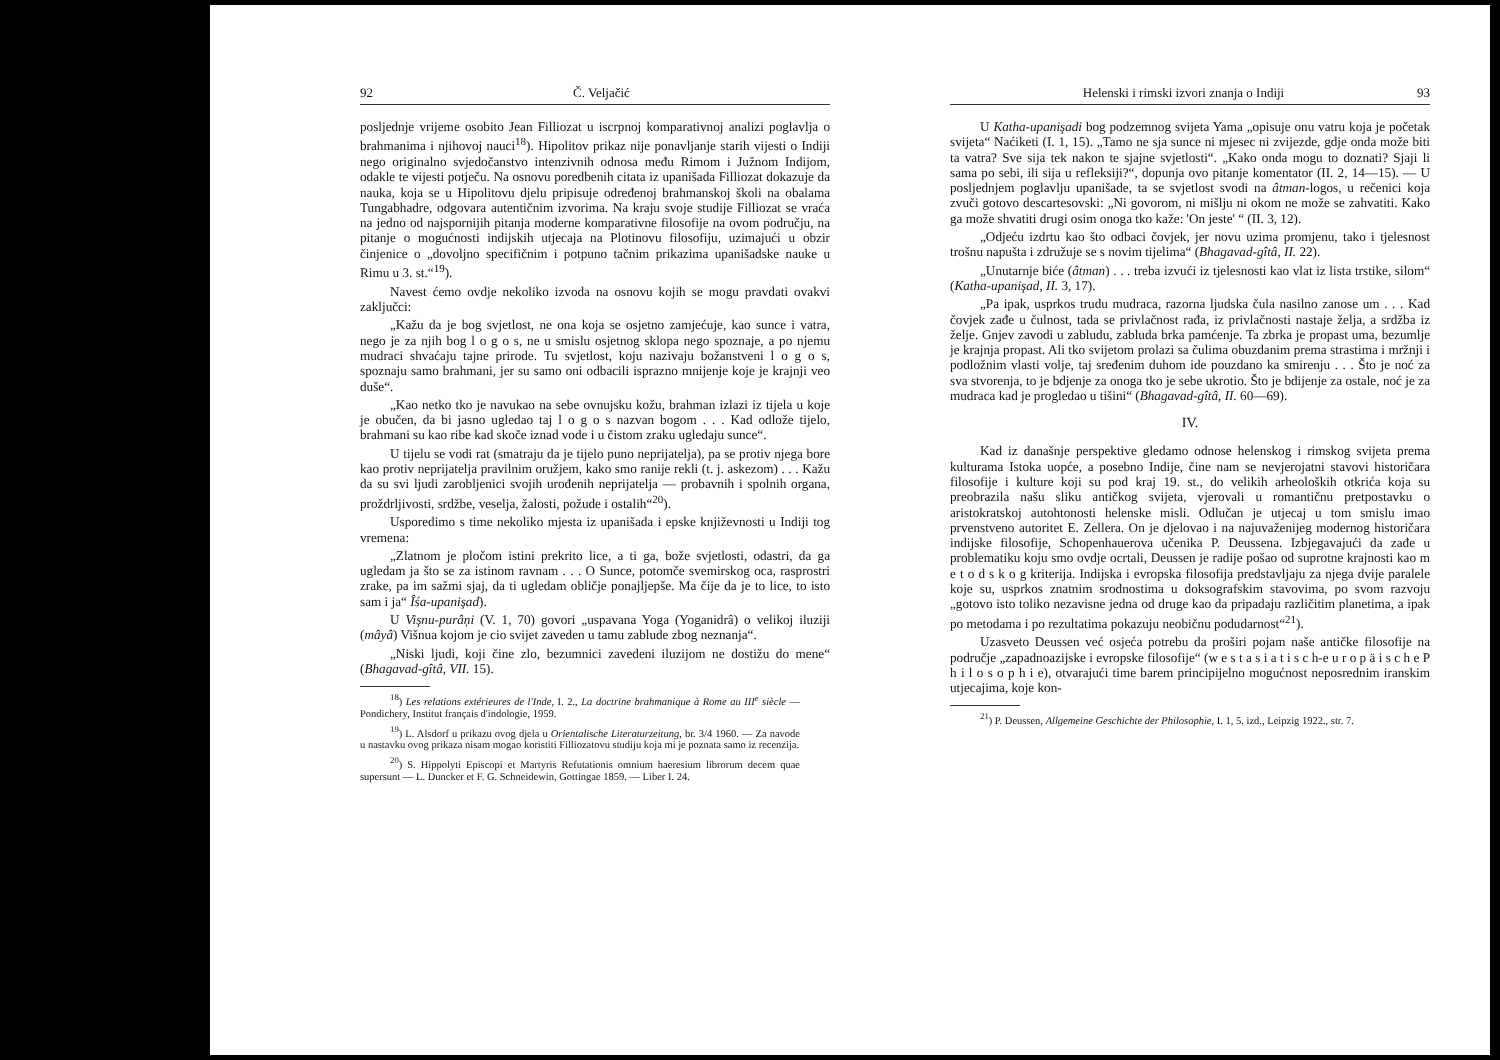92 Č. Veljačić
posljednje vrijeme osobito Jean Filliozat u iscrpnoj komparativnoj analizi poglavlja o brahmanima i njihovoj nauci<sup>18</sup>). Hipolitov prikaz nije ponavljanje starih vijesti o Indiji nego originalno svjedočanstvo intenzivnih odnosa među Rimom i Južnom Indijom, odakle te vijesti potječu. Na osnovu poredbenih citata iz upanišada Filliozat dokazuje da nauka, koja se u Hipolitovu djelu pripisuje određenoj brahmanskoj školi na obalama Tungabhadre, odgovara autentičnim izvorima. Na kraju svoje studije Filliozat se vraća na jedno od najspornijih pitanja moderne komparativne filosofije na ovom području, na pitanje o mogućnosti indijskih utjecaja na Plotinovu filosofiju, uzimajući u obzir činjenice o „dovoljno specifičnim i potpuno tačnim prikazima upanišadske nauke u Rimu u 3. st.“<sup>19</sup>).
Navest ćemo ovdje nekoliko izvoda na osnovu kojih se mogu pravdati ovakvi zaključci:
„Kažu da je bog svjetlost, ne ona koja se osjetno zamjećuje, kao sunce i vatra, nego je za njih bog l o g o s, ne u smislu osjetnog sklopa nego spoznaje, a po njemu mudraci shvaćaju tajne prirode. Tu svjetlost, koju nazivaju božanstveni l o g o s, spoznaju samo brahmani, jer su samo oni odbacili isprazno mnijenje koje je krajnji veo duše“.
„Kao netko tko je navukao na sebe ovnujsku kožu, brahman izlazi iz tijela u koje je obučen, da bi jasno ugledao taj l o g o s nazvan bogom . . . Kad odlože tijelo, brahmani su kao ribe kad skoče iznad vode i u čistom zraku ugledaju sunce“.
U tijelu se vodi rat (smatraju da je tijelo puno neprijatelja), pa se protiv njega bore kao protiv neprijatelja pravilnim oružjem, kako smo ranije rekli (t. j. askezom) . . . Kažu da su svi ljudi zarobljenici svojih urođenih neprijatelja — probavnih i spolnih organa, proždrljivosti, srdžbe, veselja, žalosti, požude i ostalih“<sup>20</sup>).
Usporedimo s time nekoliko mjesta iz upanišada i epske književnosti u Indiji tog vremena:
„Zlatnom je pločom istini prekrito lice, a ti ga, bože svjetlosti, odastri, da ga ugledam ja što se za istinom ravnam . . . O Sunce, potomče svemirskog oca, rasprostri zrake, pa im sažmi sjaj, da ti ugledam obličje ponajljepše. Ma čije da je to lice, to isto sam i ja“ Îśa-upanişad).
U Vişnu-purâņi (V. 1, 70) govori „uspavana Yoga (Yoganidrâ) o velikoj iluziji (mâyâ) Višnua kojom je cio svijet zaveden u tamu zablude zbog neznanja“.
„Niski ljudi, koji čine zlo, bezumnici zavedeni iluzijom ne dostižu do mene“ (Bhagavad-gîtâ, VII. 15).
<sup>18</sup>) Les relations extérieures de l'Inde, I. 2., La doctrine brahmanique à Rome au III<sup>e</sup> siècle — Pondichery, Institut français d'indologie, 1959.
<sup>19</sup>) L. Alsdorf u prikazu ovog djela u Orientalische Literaturzeitung, br. 3/4 1960. — Za navode u nastavku ovog prikaza nisam mogao koristiti Filliozatovu studiju koja mi je poznata samo iz recenzija.
<sup>20</sup>) S. Hippolyti Episcopi et Martyris Refutationis omnium haeresium librorum decem quae supersunt — L. Duncker et F. G. Schneidewin, Gottingae 1859. — Liber I. 24.
Helenski i rimski izvori znanja o Indiji 93
U Katha-upanişadi bog podzemnog svijeta Yama „opisuje onu vatru koja je početak svijeta“ Naćiketi (I. 1, 15). „Tamo ne sja sunce ni mjesec ni zvijezde, gdje onda može biti ta vatra? Sve sija tek nakon te sjajne svjetlosti“. „Kako onda mogu to doznati? Sjaji li sama po sebi, ili sija u refleksiji?“, dopunja ovo pitanje komentator (II. 2, 14—15). — U posljednjem poglavlju upanišade, ta se svjetlost svodi na âtman-logos, u rečenici koja zvuči gotovo descartesovski: „Ni govorom, ni mišlju ni okom ne može se zahvatiti. Kako ga može shvatiti drugi osim onoga tko kaže: 'On jeste' “ (II. 3, 12).
„Odjeću izdrtu kao što odbaci čovjek, jer novu uzima promjenu, tako i tjelesnost trošnu napušta i združuje se s novim tijelima“ (Bhagavad-gîtâ, II. 22).
„Unutarnje biće (âtman) . . . treba izvući iz tjelesnosti kao vlat iz lista trstike, silom“ (Katha-upanişad, II. 3, 17).
„Pa ipak, usprkos trudu mudraca, razorna ljudska čula nasilno zanose um . . . Kad čovjek zađe u čulnost, tada se privlačnost rađa, iz privlačnosti nastaje želja, a srdžba iz želje. Gnjev zavodi u zabludu, zabluda brka pamćenje. Ta zbrka je propast uma, bezumlje je krajnja propast. Ali tko svijetom prolazi sa čulima obuzdanim prema strastima i mržnji i podložnim vlasti volje, taj sređenim duhom ide pouzdano ka smirenju . . . Što je noć za sva stvorenja, to je bdjenje za onoga tko je sebe ukrotio. Što je bdijenje za ostale, noć je za mudraca kad je progledao u tišini“ (Bhagavad-gîtâ, II. 60—69).
IV.
Kad iz današnje perspektive gledamo odnose helenskog i rimskog svijeta prema kulturama Istoka uopće, a posebno Indije, čine nam se nevjerojatni stavovi historičara filosofije i kulture koji su pod kraj 19. st., do velikih arheoloških otkrića koja su preobrazila našu sliku antičkog svijeta, vjerovali u romantičnu pretpostavku o aristokratskoj autohtonosti helenske misli. Odlučan je utjecaj u tom smislu imao prvenstveno autoritet E. Zellera. On je djelovao i na najuvaženijeg modernog historičara indijske filosofije, Schopenhauerova učenika P. Deussena. Izbjegavajući da zađe u problematiku koju smo ovdje ocrtali, Deussen je radije pošao od suprotne krajnosti kao m e t o d s k o g kriterija. Indijska i evropska filosofija predstavljaju za njega dvije paralele koje su, usprkos znatnim srodnostima u doksografskim stavovima, po svom razvoju „gotovo isto toliko nezavisne jedna od druge kao da pripadaju različitim planetima, a ipak po metodama i po rezultatima pokazuju neobičnu podudarnost“<sup>21</sup>).
Uzasveto Deussen već osjeća potrebu da proširi pojam naše antičke filosofije na područje „zapadnoazijske i evropske filosofije“ (w e s t a s i a t i s c h-e u r o p ä i s c h e P h i l o s o p h i e), otvarajući time barem principijelno mogućnost neposrednim iranskim utjecajima, koje kon-
<sup>21</sup>) P. Deussen, Allgemeine Geschichte der Philosophie, I. 1, 5. izd., Leipzig 1922., str. 7.